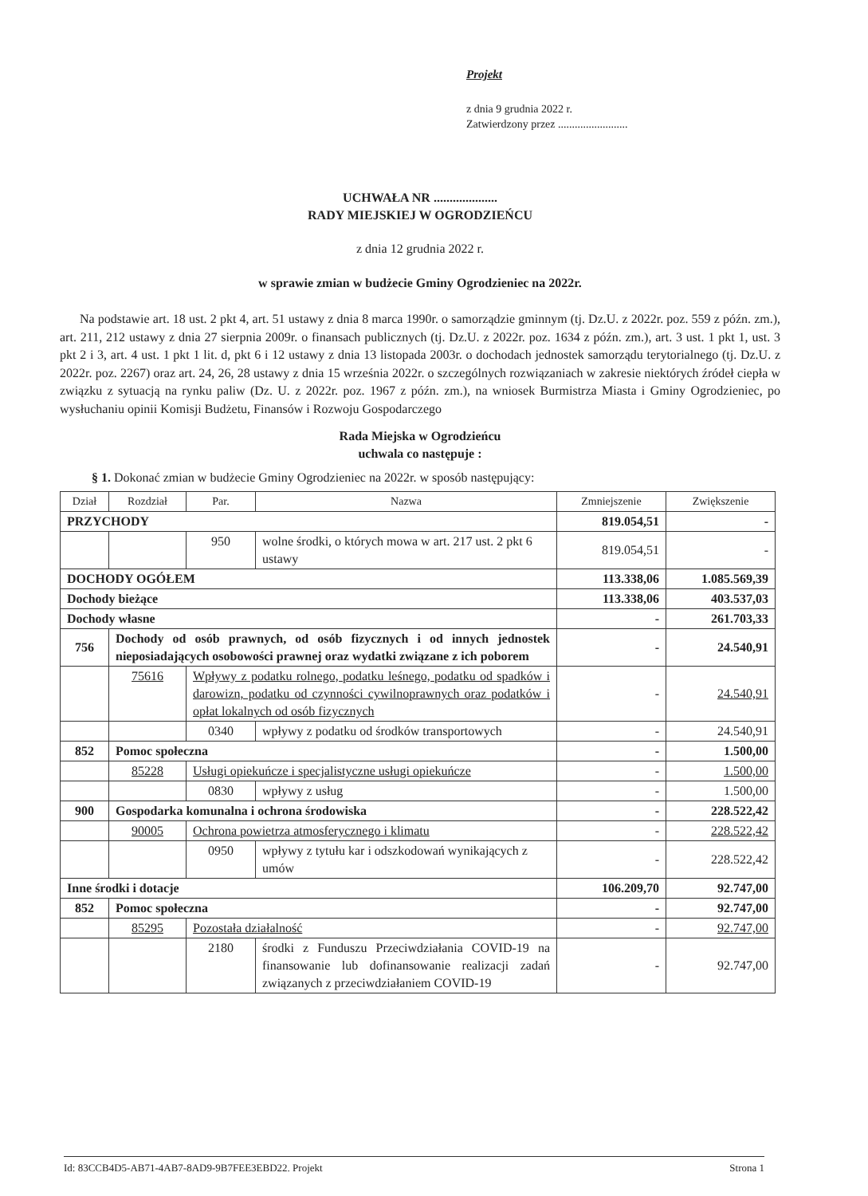Projekt
z dnia 9 grudnia 2022 r.
Zatwierdzony przez .........................
UCHWAŁA NR ....................
RADY MIEJSKIEJ W OGRODZIEŃCU
z dnia 12 grudnia 2022 r.
w sprawie zmian w budżecie Gminy Ogrodzieniec na 2022r.
Na podstawie art. 18 ust. 2 pkt 4, art. 51 ustawy z dnia 8 marca 1990r. o samorządzie gminnym (tj. Dz.U. z 2022r. poz. 559 z późn. zm.), art. 211, 212 ustawy z dnia 27 sierpnia 2009r. o finansach publicznych (tj. Dz.U. z 2022r. poz. 1634 z późn. zm.), art. 3 ust. 1 pkt 1, ust. 3 pkt 2 i 3, art. 4 ust. 1 pkt 1 lit. d, pkt 6 i 12 ustawy z dnia 13 listopada 2003r. o dochodach jednostek samorządu terytorialnego (tj. Dz.U. z 2022r. poz. 2267) oraz art. 24, 26, 28 ustawy z dnia 15 września 2022r. o szczególnych rozwiązaniach w zakresie niektórych źródeł ciepła w związku z sytuacją na rynku paliw (Dz. U. z 2022r. poz. 1967 z późn. zm.), na wniosek Burmistrza Miasta i Gminy Ogrodzieniec, po wysłuchaniu opinii Komisji Budżetu, Finansów i Rozwoju Gospodarczego
Rada Miejska w Ogrodzieńcu
uchwala co następuje :
§ 1. Dokonać zmian w budżecie Gminy Ogrodzieniec na 2022r. w sposób następujący:
| Dział | Rozdział | Par. | Nazwa | Zmniejszenie | Zwiększenie |
| --- | --- | --- | --- | --- | --- |
| PRZYCHODY | | | | 819.054,51 | - |
| | | 950 | wolne środki, o których mowa w art. 217 ust. 2 pkt 6 ustawy | 819.054,51 | - |
| DOCHODY OGÓŁEM | | | | 113.338,06 | 1.085.569,39 |
| Dochody bieżące | | | | 113.338,06 | 403.537,03 |
| Dochody własne | | | | - | 261.703,33 |
| 756 | Dochody od osób prawnych, od osób fizycznych i od innych jednostek nieposiadających osobowości prawnej oraz wydatki związane z ich poborem | | | - | 24.540,91 |
| | 75616 | Wpływy z podatku rolnego, podatku leśnego, podatku od spadków i darowizn, podatku od czynności cywilnoprawnych oraz podatków i opłat lokalnych od osób fizycznych | | - | 24.540,91 |
| | | 0340 | wpływy z podatku od środków transportowych | - | 24.540,91 |
| 852 | Pomoc społeczna | | | - | 1.500,00 |
| | 85228 | Usługi opiekuńcze i specjalistyczne usługi opiekuńcze | | - | 1.500,00 |
| | | 0830 | wpływy z usług | - | 1.500,00 |
| 900 | Gospodarka komunalna i ochrona środowiska | | | - | 228.522,42 |
| | 90005 | Ochrona powietrza atmosferycznego i klimatu | | - | 228.522,42 |
| | | 0950 | wpływy z tytułu kar i odszkodowań wynikających z umów | - | 228.522,42 |
| Inne środki i dotacje | | | | 106.209,70 | 92.747,00 |
| 852 | Pomoc społeczna | | | - | 92.747,00 |
| | 85295 | Pozostała działalność | | - | 92.747,00 |
| | | 2180 | środki z Funduszu Przeciwdziałania COVID-19 na finansowanie lub dofinansowanie realizacji zadań związanych z przeciwdziałaniem COVID-19 | - | 92.747,00 |
Id: 83CCB4D5-AB71-4AB7-8AD9-9B7FEE3EBD22. Projekt Strona 1